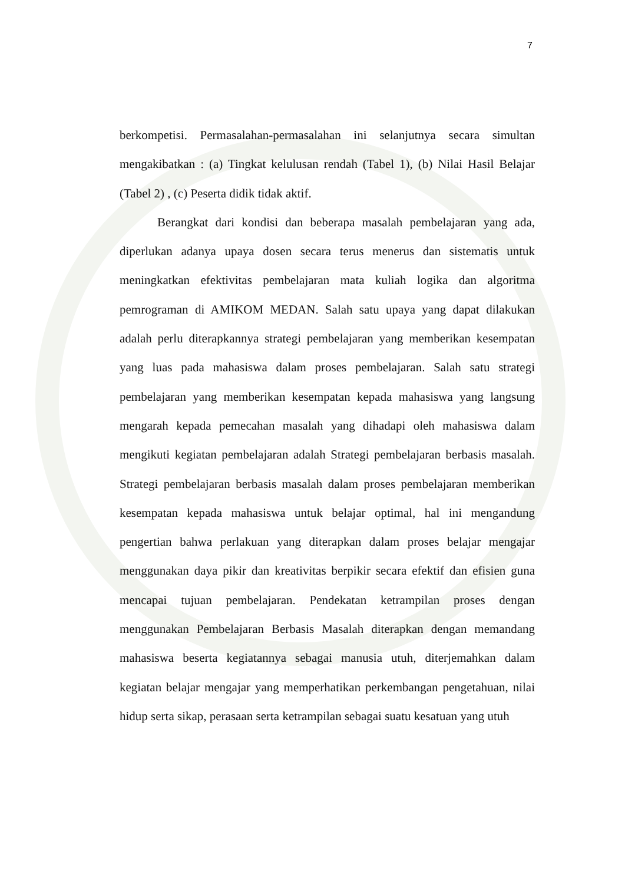7
berkompetisi. Permasalahan-permasalahan ini selanjutnya secara simultan mengakibatkan : (a) Tingkat kelulusan rendah (Tabel 1), (b) Nilai Hasil Belajar (Tabel 2) , (c) Peserta didik tidak aktif.
Berangkat dari kondisi dan beberapa masalah pembelajaran yang ada, diperlukan adanya upaya dosen secara terus menerus dan sistematis untuk meningkatkan efektivitas pembelajaran mata kuliah logika dan algoritma pemrograman di AMIKOM MEDAN. Salah satu upaya yang dapat dilakukan adalah perlu diterapkannya strategi pembelajaran yang memberikan kesempatan yang luas pada mahasiswa dalam proses pembelajaran. Salah satu strategi pembelajaran yang memberikan kesempatan kepada mahasiswa yang langsung mengarah kepada pemecahan masalah yang dihadapi oleh mahasiswa dalam mengikuti kegiatan pembelajaran adalah Strategi pembelajaran berbasis masalah. Strategi pembelajaran berbasis masalah dalam proses pembelajaran memberikan kesempatan kepada mahasiswa untuk belajar optimal, hal ini mengandung pengertian bahwa perlakuan yang diterapkan dalam proses belajar mengajar menggunakan daya pikir dan kreativitas berpikir secara efektif dan efisien guna mencapai tujuan pembelajaran. Pendekatan ketrampilan proses dengan menggunakan Pembelajaran Berbasis Masalah diterapkan dengan memandang mahasiswa beserta kegiatannya sebagai manusia utuh, diterjemahkan dalam kegiatan belajar mengajar yang memperhatikan perkembangan pengetahuan, nilai hidup serta sikap, perasaan serta ketrampilan sebagai suatu kesatuan yang utuh